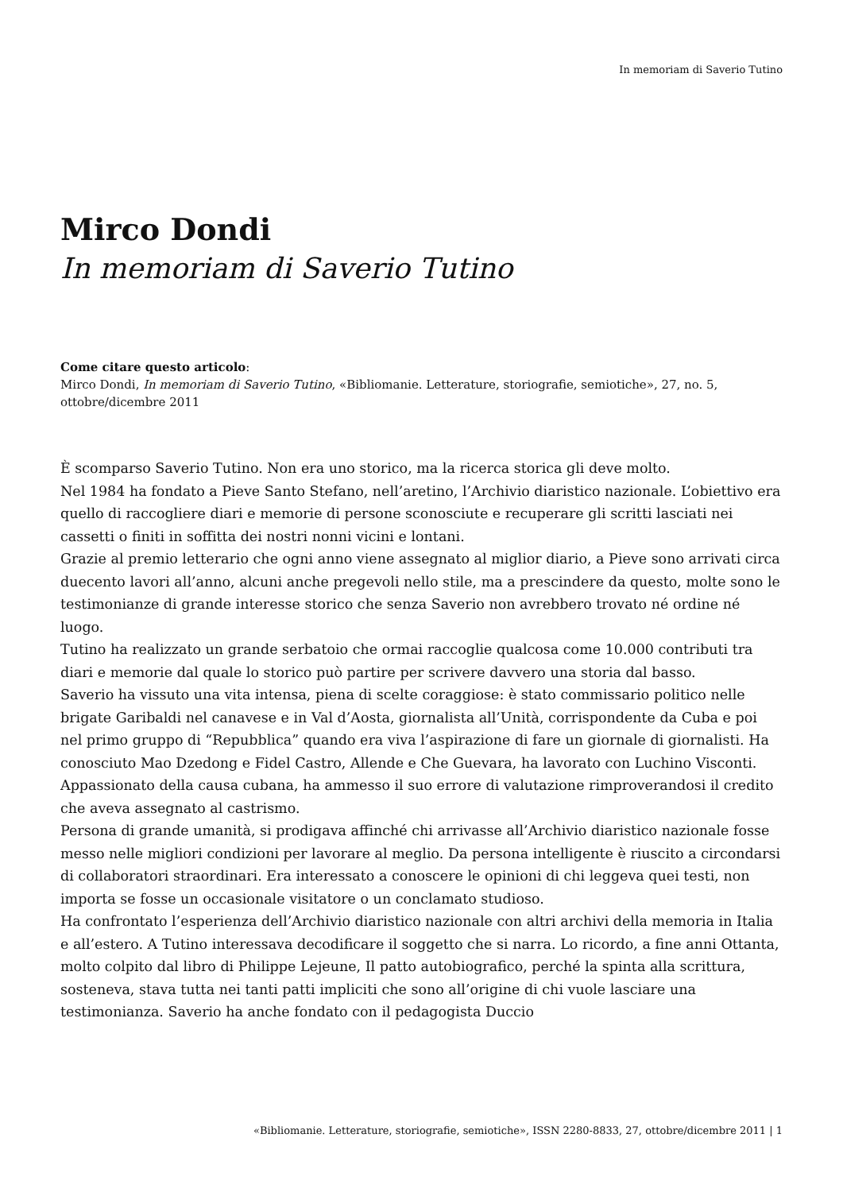In memoriam di Saverio Tutino
Mirco Dondi
In memoriam di Saverio Tutino
Come citare questo articolo:
Mirco Dondi, In memoriam di Saverio Tutino, «Bibliomanie. Letterature, storiografie, semiotiche», 27, no. 5, ottobre/dicembre 2011
È scomparso Saverio Tutino. Non era uno storico, ma la ricerca storica gli deve molto.
Nel 1984 ha fondato a Pieve Santo Stefano, nell’aretino, l’Archivio diaristico nazionale. L’obiettivo era quello di raccogliere diari e memorie di persone sconosciute e recuperare gli scritti lasciati nei cassetti o finiti in soffitta dei nostri nonni vicini e lontani.
Grazie al premio letterario che ogni anno viene assegnato al miglior diario, a Pieve sono arrivati circa duecento lavori all’anno, alcuni anche pregevoli nello stile, ma a prescindere da questo, molte sono le testimonianze di grande interesse storico che senza Saverio non avrebbero trovato né ordine né luogo.
Tutino ha realizzato un grande serbatoio che ormai raccoglie qualcosa come 10.000 contributi tra diari e memorie dal quale lo storico può partire per scrivere davvero una storia dal basso.
Saverio ha vissuto una vita intensa, piena di scelte coraggiose: è stato commissario politico nelle brigate Garibaldi nel canavese e in Val d’Aosta, giornalista all’Unità, corrispondente da Cuba e poi nel primo gruppo di “Repubblica” quando era viva l’aspirazione di fare un giornale di giornalisti. Ha conosciuto Mao Dzedong e Fidel Castro, Allende e Che Guevara, ha lavorato con Luchino Visconti. Appassionato della causa cubana, ha ammesso il suo errore di valutazione rimproverandosi il credito che aveva assegnato al castrismo.
Persona di grande umanità, si prodigava affinché chi arrivasse all’Archivio diaristico nazionale fosse messo nelle migliori condizioni per lavorare al meglio. Da persona intelligente è riuscito a circondarsi di collaboratori straordinari. Era interessato a conoscere le opinioni di chi leggeva quei testi, non importa se fosse un occasionale visitatore o un conclamato studioso.
Ha confrontato l’esperienza dell’Archivio diaristico nazionale con altri archivi della memoria in Italia e all’estero. A Tutino interessava decodificare il soggetto che si narra. Lo ricordo, a fine anni Ottanta, molto colpito dal libro di Philippe Lejeune, Il patto autobiografico, perché la spinta alla scrittura, sosteneva, stava tutta nei tanti patti impliciti che sono all’origine di chi vuole lasciare una testimonianza. Saverio ha anche fondato con il pedagogista Duccio
«Bibliomanie. Letterature, storiografie, semiotiche», ISSN 2280-8833, 27, ottobre/dicembre 2011 | 1